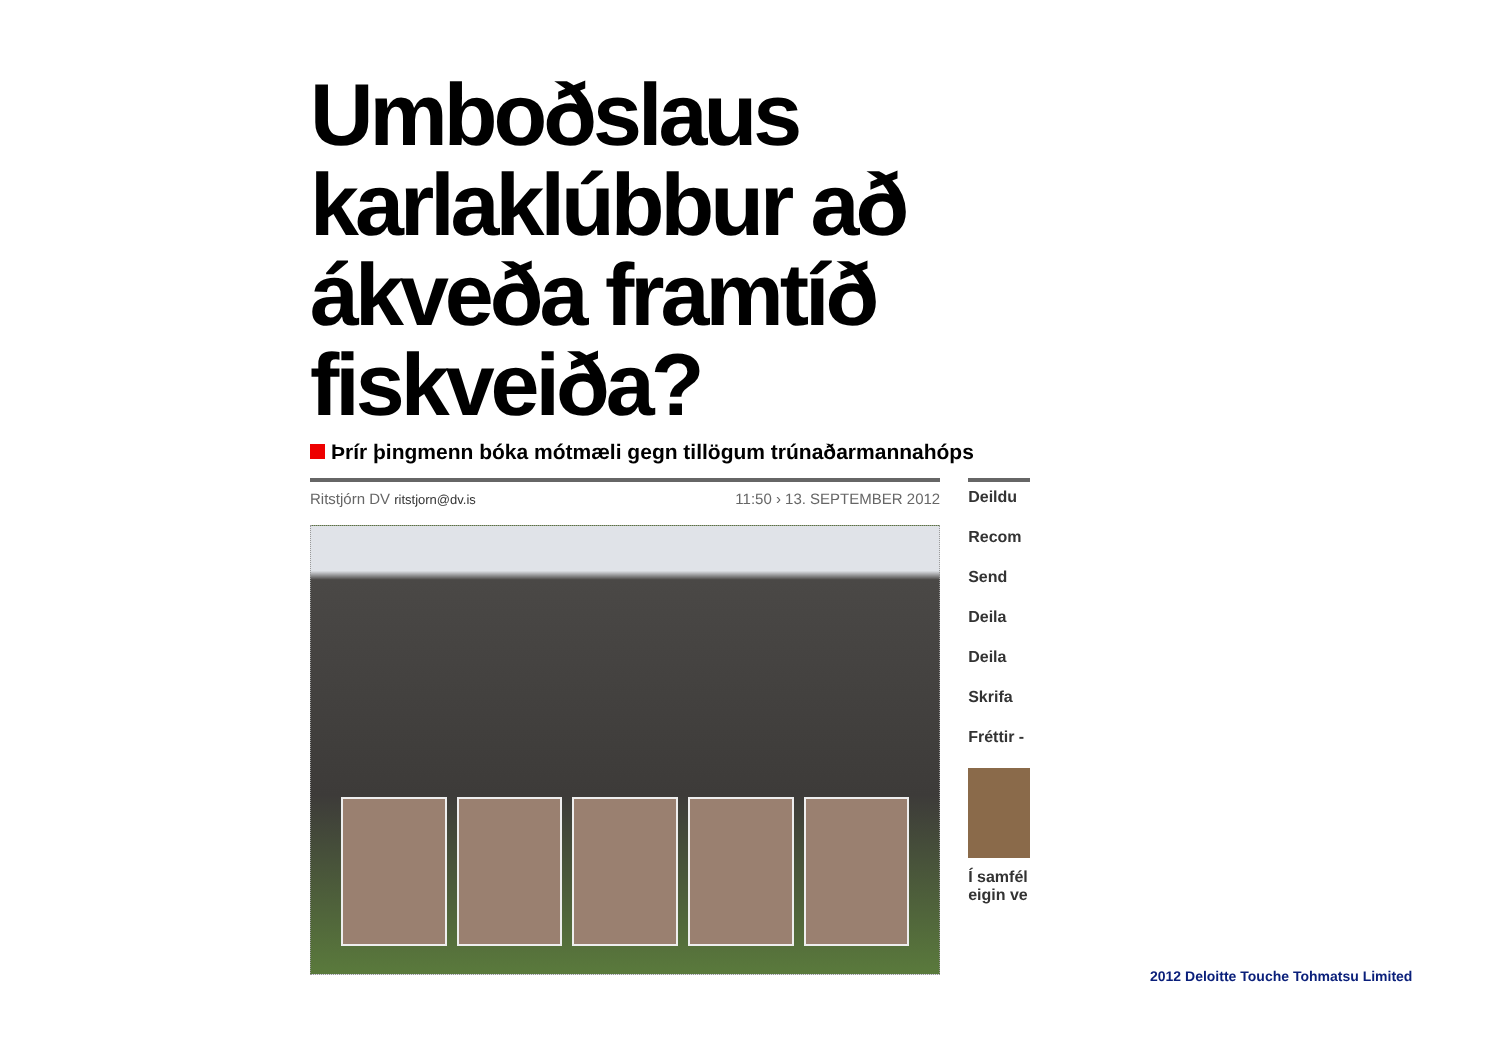Umboðslaus karlaklúbbur að ákveða framtíð fiskveiða?
Þrír þingmenn bóka mótmæli gegn tillögum trúnaðarmannahóps
Ritstjórn DV ritstjorn@dv.is
11:50 › 13. SEPTEMBER 2012
Deildu
Recom
Send
Deila
Deila
Skrifa
Fréttir -
Í samfél
eigin ve
2012 Deloitte Touche Tohmatsu Limited